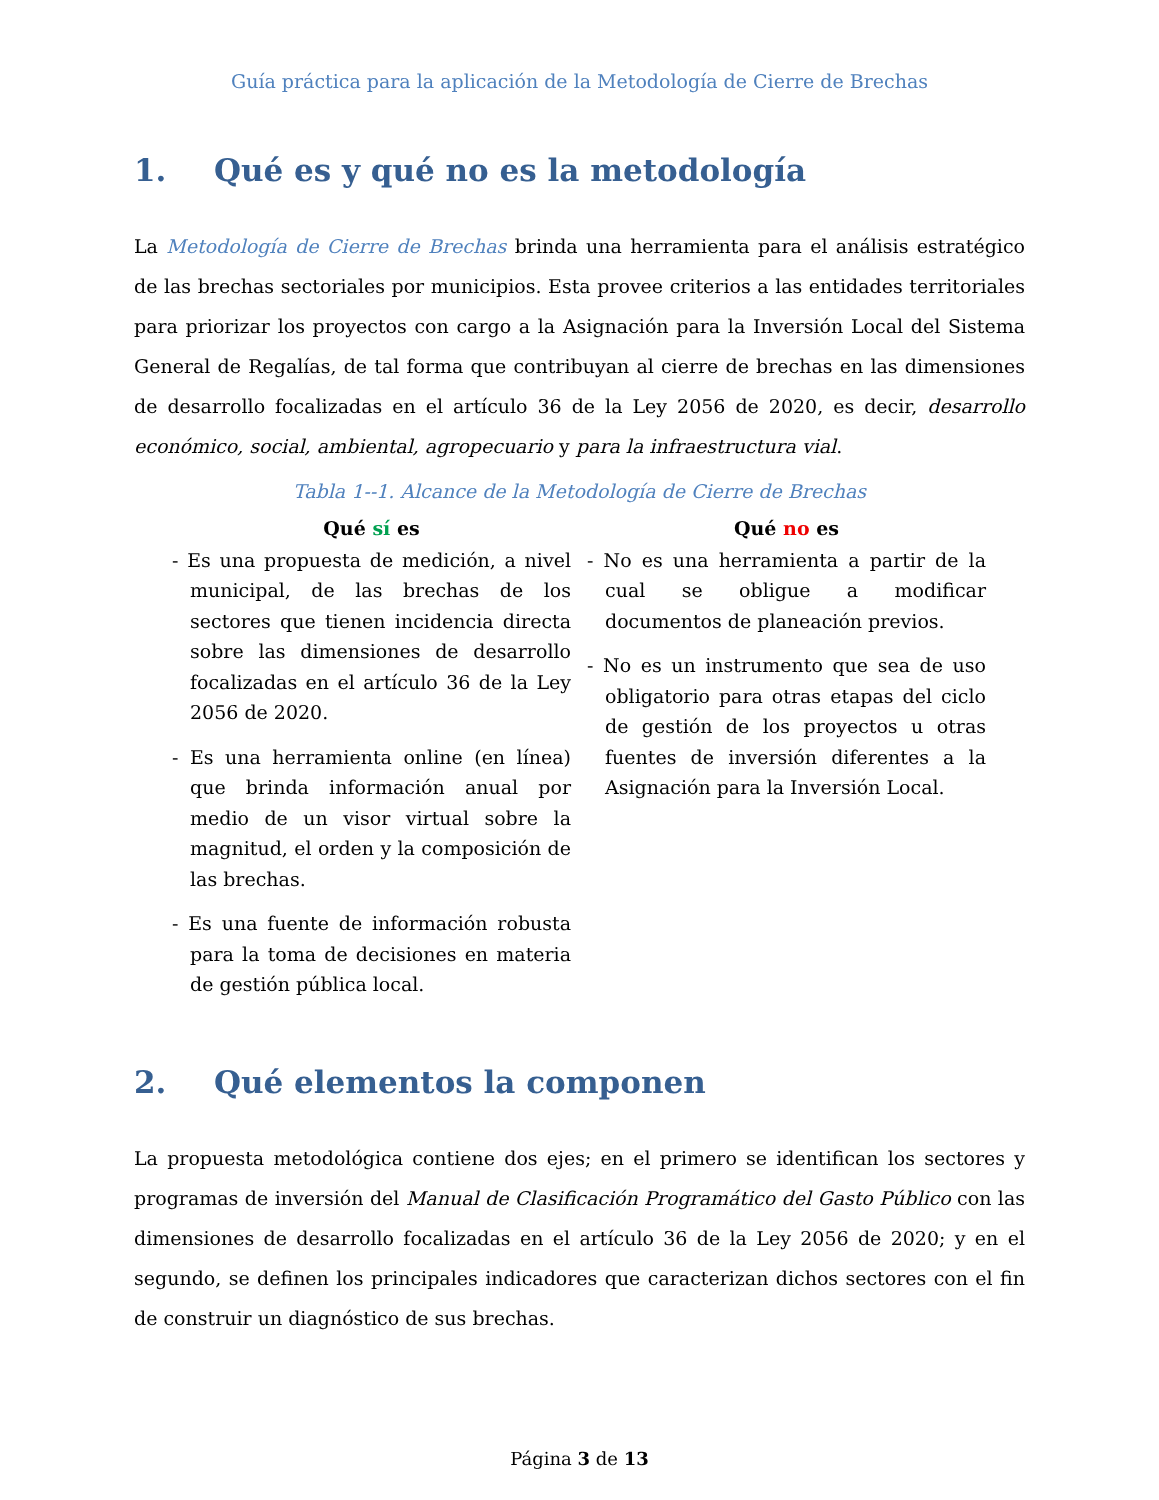Guía práctica para la aplicación de la Metodología de Cierre de Brechas
1. Qué es y qué no es la metodología
La Metodología de Cierre de Brechas brinda una herramienta para el análisis estratégico de las brechas sectoriales por municipios. Esta provee criterios a las entidades territoriales para priorizar los proyectos con cargo a la Asignación para la Inversión Local del Sistema General de Regalías, de tal forma que contribuyan al cierre de brechas en las dimensiones de desarrollo focalizadas en el artículo 36 de la Ley 2056 de 2020, es decir, desarrollo económico, social, ambiental, agropecuario y para la infraestructura vial.
Tabla 1--1. Alcance de la Metodología de Cierre de Brechas
| Qué sí es | Qué no es |
| --- | --- |
| - Es una propuesta de medición, a nivel municipal, de las brechas de los sectores que tienen incidencia directa sobre las dimensiones de desarrollo focalizadas en el artículo 36 de la Ley 2056 de 2020. - Es una herramienta online (en línea) que brinda información anual por medio de un visor virtual sobre la magnitud, el orden y la composición de las brechas. - Es una fuente de información robusta para la toma de decisiones en materia de gestión pública local. | - No es una herramienta a partir de la cual se obligue a modificar documentos de planeación previos. - No es un instrumento que sea de uso obligatorio para otras etapas del ciclo de gestión de los proyectos u otras fuentes de inversión diferentes a la Asignación para la Inversión Local. |
2. Qué elementos la componen
La propuesta metodológica contiene dos ejes; en el primero se identifican los sectores y programas de inversión del Manual de Clasificación Programático del Gasto Público con las dimensiones de desarrollo focalizadas en el artículo 36 de la Ley 2056 de 2020; y en el segundo, se definen los principales indicadores que caracterizan dichos sectores con el fin de construir un diagnóstico de sus brechas.
Página 3 de 13